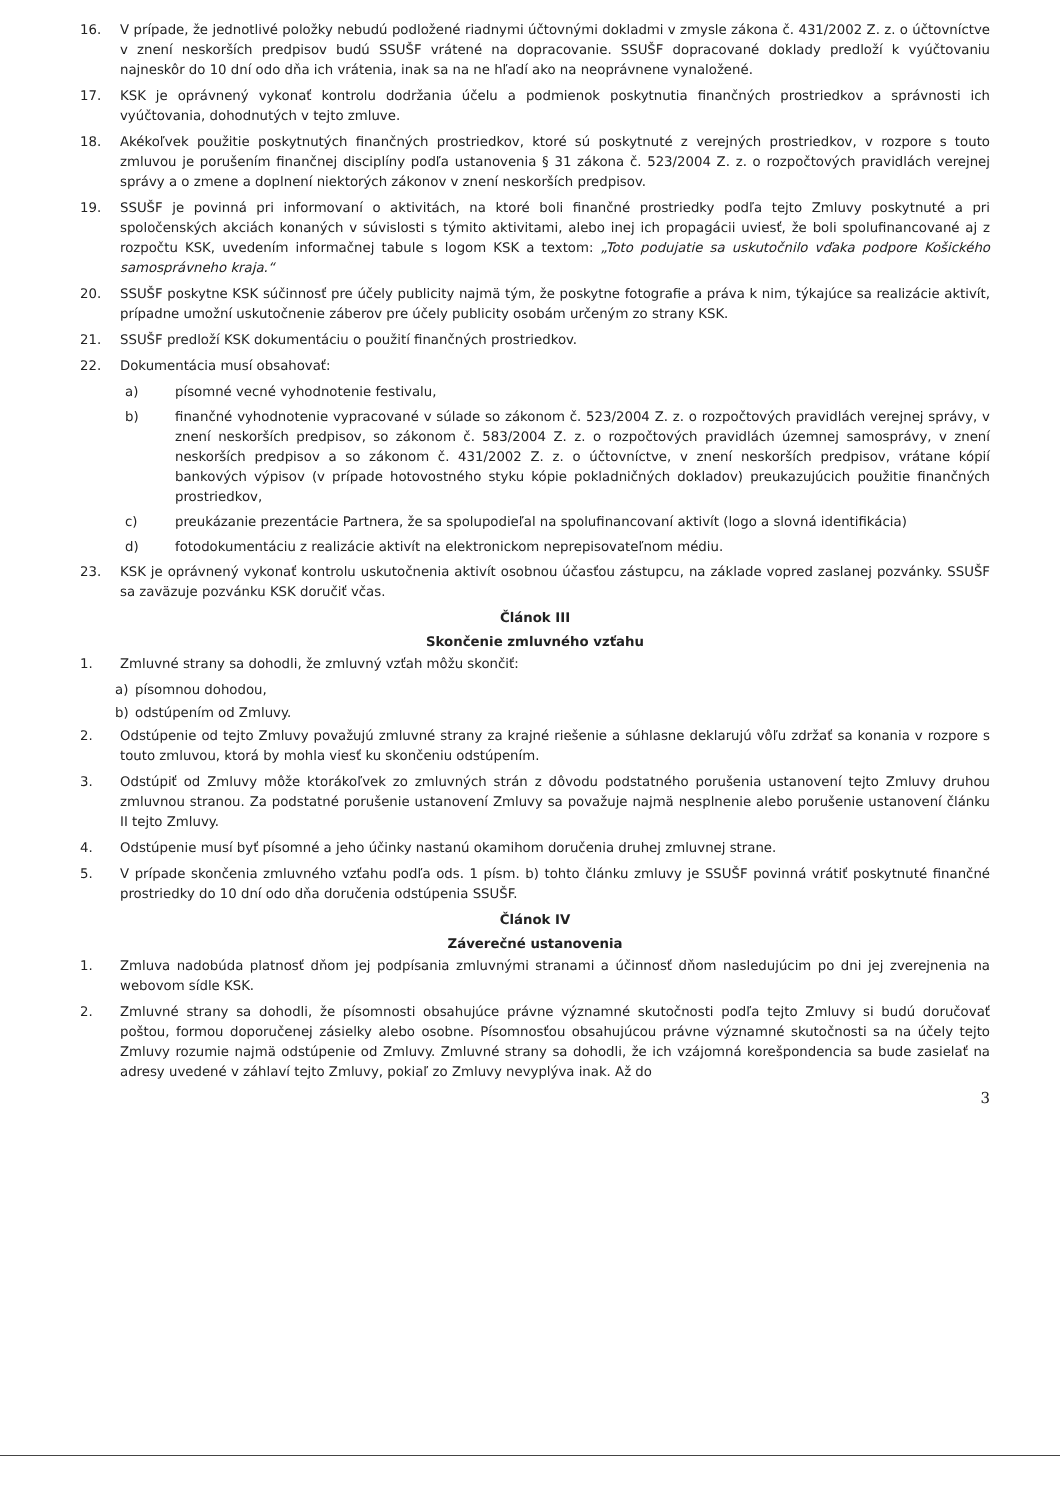16. V prípade, že jednotlivé položky nebudú podložené riadnymi účtovnými dokladmi v zmysle zákona č. 431/2002 Z. z. o účtovníctve v znení neskorších predpisov budú SSUŠF vrátené na dopracovanie. SSUŠF dopracované doklady predloží k vyúčtovaniu najneskôr do 10 dní odo dňa ich vrátenia, inak sa na ne hľadí ako na neoprávnene vynaložené.
17. KSK je oprávnený vykonať kontrolu dodržania účelu a podmienok poskytnutia finančných prostriedkov a správnosti ich vyúčtovania, dohodnutých v tejto zmluve.
18. Akékoľvek použitie poskytnutých finančných prostriedkov, ktoré sú poskytnuté z verejných prostriedkov, v rozpore s touto zmluvou je porušením finančnej disciplíny podľa ustanovenia § 31 zákona č. 523/2004 Z. z. o rozpočtových pravidlách verejnej správy a o zmene a doplnení niektorých zákonov v znení neskorších predpisov.
19. SSUŠF je povinná pri informovaní o aktivitách, na ktoré boli finančné prostriedky podľa tejto Zmluvy poskytnuté a pri spoločenských akciách konaných v súvislosti s týmito aktivitami, alebo inej ich propagácii uviesť, že boli spolufinancované aj z rozpočtu KSK, uvedením informačnej tabule s logom KSK a textom: „Toto podujatie sa uskutočnilo vďaka podpore Košického samosprávneho kraja.“
20. SSUŠF poskytne KSK súčinnosť pre účely publicity najmä tým, že poskytne fotografie a práva k nim, týkajúce sa realizácie aktivít, prípadne umožní uskutočnenie záberov pre účely publicity osobám určeným zo strany KSK.
21. SSUŠF predloží KSK dokumentáciu o použití finančných prostriedkov.
22. Dokumentácia musí obsahovať:
a) písomné vecné vyhodnotenie festivalu,
b) finančné vyhodnotenie vypracované v súlade so zákonom č. 523/2004 Z. z. o rozpočtových pravidlách verejnej správy, v znení neskorších predpisov, so zákonom č. 583/2004 Z. z. o rozpočtových pravidlách územnej samosprávy, v znení neskorších predpisov a so zákonom č. 431/2002 Z. z. o účtovníctve, v znení neskorších predpisov, vrátane kópií bankových výpisov (v prípade hotovostného styku kópie pokladničných dokladov) preukazujúcich použitie finančných prostriedkov,
c) preukázanie prezentácie Partnera, že sa spolupodieľal na spolufinancovaní aktivít (logo a slovná identifikácia)
d) fotodokumentáciu z realizácie aktivít na elektronickom neprepisovateľnom médiu.
23. KSK je oprávnený vykonať kontrolu uskutočnenia aktivít osobnou účasťou zástupcu, na základe vopred zaslanej pozvánky. SSUŠF sa zaväzuje pozvánku KSK doručiť včas.
Článok III
Skončenie zmluvného vzťahu
1. Zmluvné strany sa dohodli, že zmluvný vzťah môžu skončiť:
a) písomnou dohodou,
b) odstúpením od Zmluvy.
2. Odstúpenie od tejto Zmluvy považujú zmluvné strany za krajné riešenie a súhlasne deklarujú vôľu zdržať sa konania v rozpore s touto zmluvou, ktorá by mohla viesť ku skončeniu odstúpením.
3. Odstúpiť od Zmluvy môže ktorákoľvek zo zmluvných strán z dôvodu podstatného porušenia ustanovení tejto Zmluvy druhou zmluvnou stranou. Za podstatné porušenie ustanovení Zmluvy sa považuje najmä nesplnenie alebo porušenie ustanovení článku II tejto Zmluvy.
4. Odstúpenie musí byť písomné a jeho účinky nastanú okamihom doručenia druhej zmluvnej strane.
5. V prípade skončenia zmluvného vzťahu podľa ods. 1 písm. b) tohto článku zmluvy je SSUŠF povinná vrátiť poskytnuté finančné prostriedky do 10 dní odo dňa doručenia odstúpenia SSUŠF.
Článok IV
Záverečné ustanovenia
1. Zmluva nadobúda platnosť dňom jej podpísania zmluvnými stranami a účinnosť dňom nasledujúcim po dni jej zverejnenia na webovom sídle KSK.
2. Zmluvné strany sa dohodli, že písomnosti obsahujúce právne významné skutočnosti podľa tejto Zmluvy si budú doručovať poštou, formou doporučenej zásielky alebo osobne. Písomnosťou obsahujúcou právne významné skutočnosti sa na účely tejto Zmluvy rozumie najmä odstúpenie od Zmluvy. Zmluvné strany sa dohodli, že ich vzájomná korešpondencia sa bude zasielať na adresy uvedené v záhlaví tejto Zmluvy, pokiaľ zo Zmluvy nevyplýva inak. Až do
3